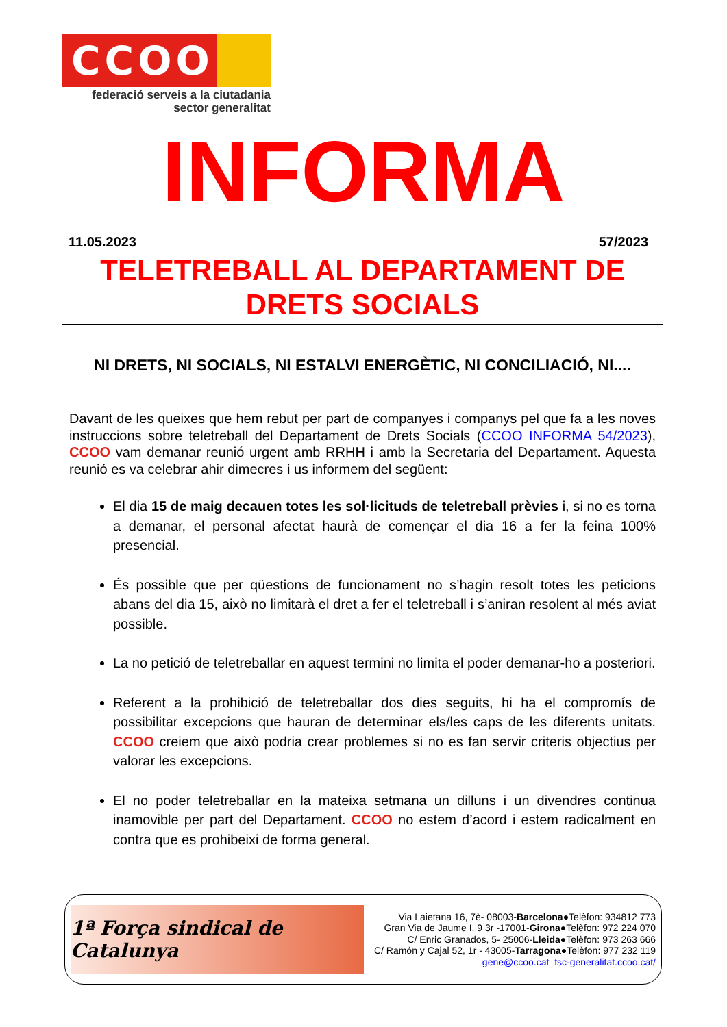CCOO
federació serveis a la ciutadania
sector generalitat
INFORMA
11.05.2023 57/2023
TELETREBALL AL DEPARTAMENT DE
DRETS SOCIALS
NI DRETS, NI SOCIALS, NI ESTALVI ENERGÈTIC, NI CONCILIACIÓ, NI....
Davant de les queixes que hem rebut per part de companyes i companys pel que fa a les noves instruccions sobre teletreball del Departament de Drets Socials (CCOO INFORMA 54/2023), CCOO vam demanar reunió urgent amb RRHH i amb la Secretaria del Departament. Aquesta reunió es va celebrar ahir dimecres i us informem del següent:
El dia 15 de maig decauen totes les sol·licituds de teletreball prèvies i, si no es torna a demanar, el personal afectat haurà de començar el dia 16 a fer la feina 100% presencial.
És possible que per qüestions de funcionament no s’hagin resolt totes les peticions abans del dia 15, això no limitarà el dret a fer el teletreball i s’aniran resolent al més aviat possible.
La no petició de teletreballar en aquest termini no limita el poder demanar-ho a posteriori.
Referent a la prohibició de teletreballar dos dies seguits, hi ha el compromís de possibilitar excepcions que hauran de determinar els/les caps de les diferents unitats. CCOO creiem que això podria crear problemes si no es fan servir criteris objectius per valorar les excepcions.
El no poder teletreballar en la mateixa setmana un dilluns i un divendres continua inamovible per part del Departament. CCOO no estem d’acord i estem radicalment en contra que es prohibeixi de forma general.
1ª Força sindical de Catalunya
Via Laietana 16, 7è- 08003-Barcelona●Telèfon: 934812 773
Gran Via de Jaume I, 9 3r -17001-Girona●Telèfon: 972 224 070
C/ Enric Granados, 5- 25006-Lleida●Telèfon: 973 263 666
C/ Ramón y Cajal 52, 1r - 43005-Tarragona●Telèfon: 977 232 119
gene@ccoo.cat–fsc-generalitat.ccoo.cat/